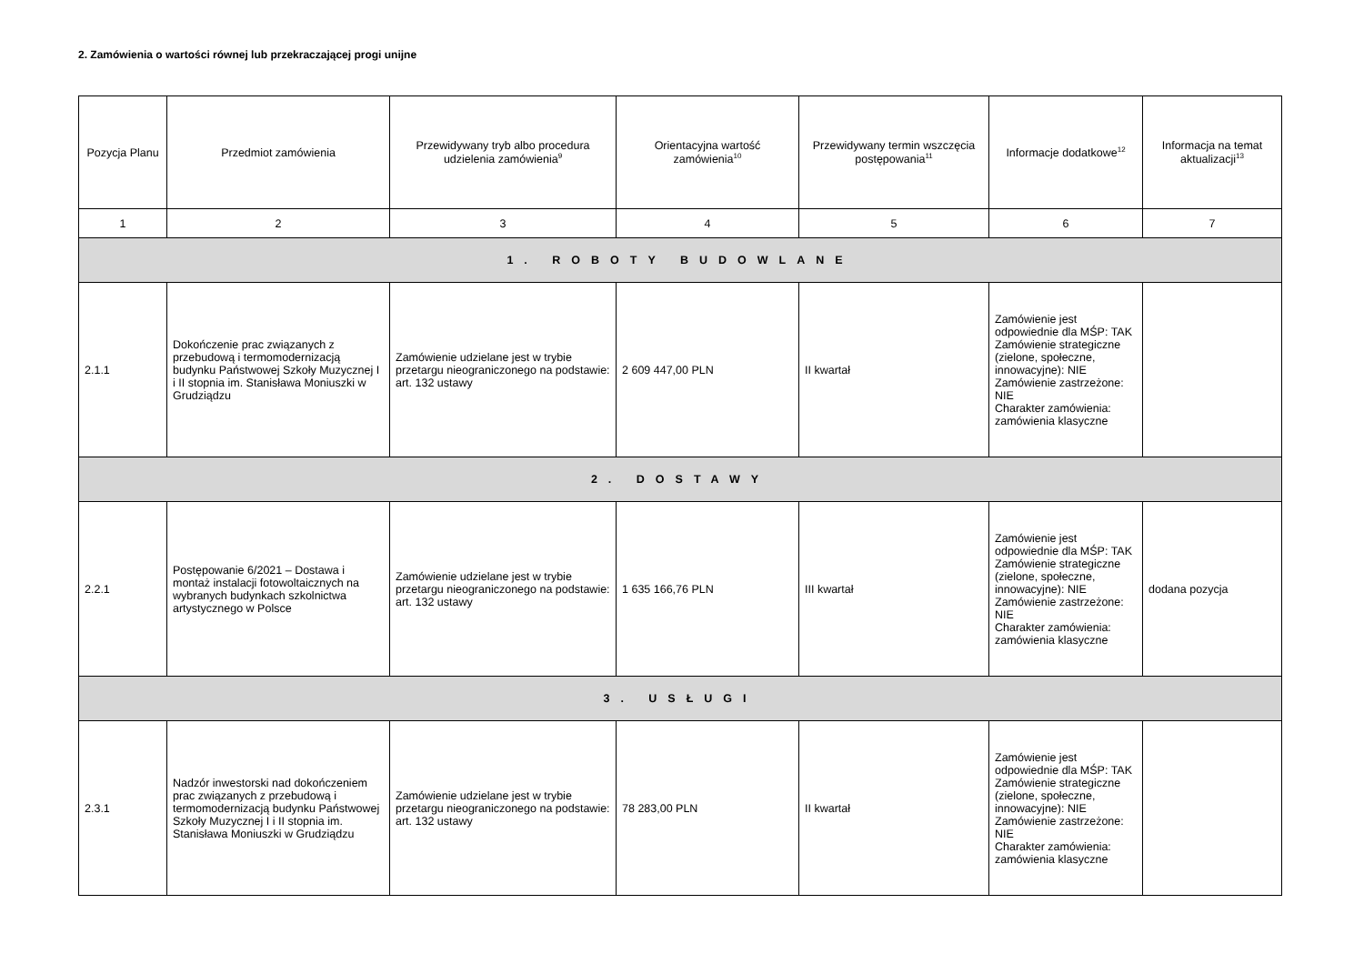2. Zamówienia o wartości równej lub przekraczającej progi unijne
| Pozycja Planu | Przedmiot zamówienia | Przewidywany tryb albo procedura udzielenia zamówienia<sup>9</sup> | Orientacyjna wartość zamówienia<sup>10</sup> | Przewidywany termin wszczęcia postępowania<sup>11</sup> | Informacje dodatkowe<sup>12</sup> | Informacja na temat aktualizacji<sup>13</sup> |
| --- | --- | --- | --- | --- | --- | --- |
| 1 | 2 | 3 | 4 | 5 | 6 | 7 |
| 1. ROBOTY BUDOWLANE | | | | | | |
| 2.1.1 | Dokończenie prac związanych z przebudową i termomodernizacją budynku Państwowej Szkoły Muzycznej I i II stopnia im. Stanisława Moniuszki w Grudziądzu | Zamówienie udzielane jest w trybie przetargu nieograniczonego na podstawie: art. 132 ustawy | 2 609 447,00 PLN | II kwartał | Zamówienie jest odpowiednie dla MŚP: TAK Zamówienie strategiczne (zielone, społeczne, innowacyjne): NIE Zamówienie zastrzeżone: NIE Charakter zamówienia: zamówienia klasyczne | |
| 2. DOSTAWY | | | | | | |
| 2.2.1 | Postępowanie 6/2021 – Dostawa i montaż instalacji fotowoltaicznych na wybranych budynkach szkolnictwa artystycznego w Polsce | Zamówienie udzielane jest w trybie przetargu nieograniczonego na podstawie: art. 132 ustawy | 1 635 166,76 PLN | III kwartał | Zamówienie jest odpowiednie dla MŚP: TAK Zamówienie strategiczne (zielone, społeczne, innowacyjne): NIE Zamówienie zastrzeżone: NIE Charakter zamówienia: zamówienia klasyczne | dodana pozycja |
| 3. USŁUGI | | | | | | |
| 2.3.1 | Nadzór inwestorski nad dokończeniem prac związanych z przebudową i termomodernizacją budynku Państwowej Szkoły Muzycznej I i II stopnia im. Stanisława Moniuszki w Grudziądzu | Zamówienie udzielane jest w trybie przetargu nieograniczonego na podstawie: art. 132 ustawy | 78 283,00 PLN | II kwartał | Zamówienie jest odpowiednie dla MŚP: TAK Zamówienie strategiczne (zielone, społeczne, innowacyjne): NIE Zamówienie zastrzeżone: NIE Charakter zamówienia: zamówienia klasyczne | |